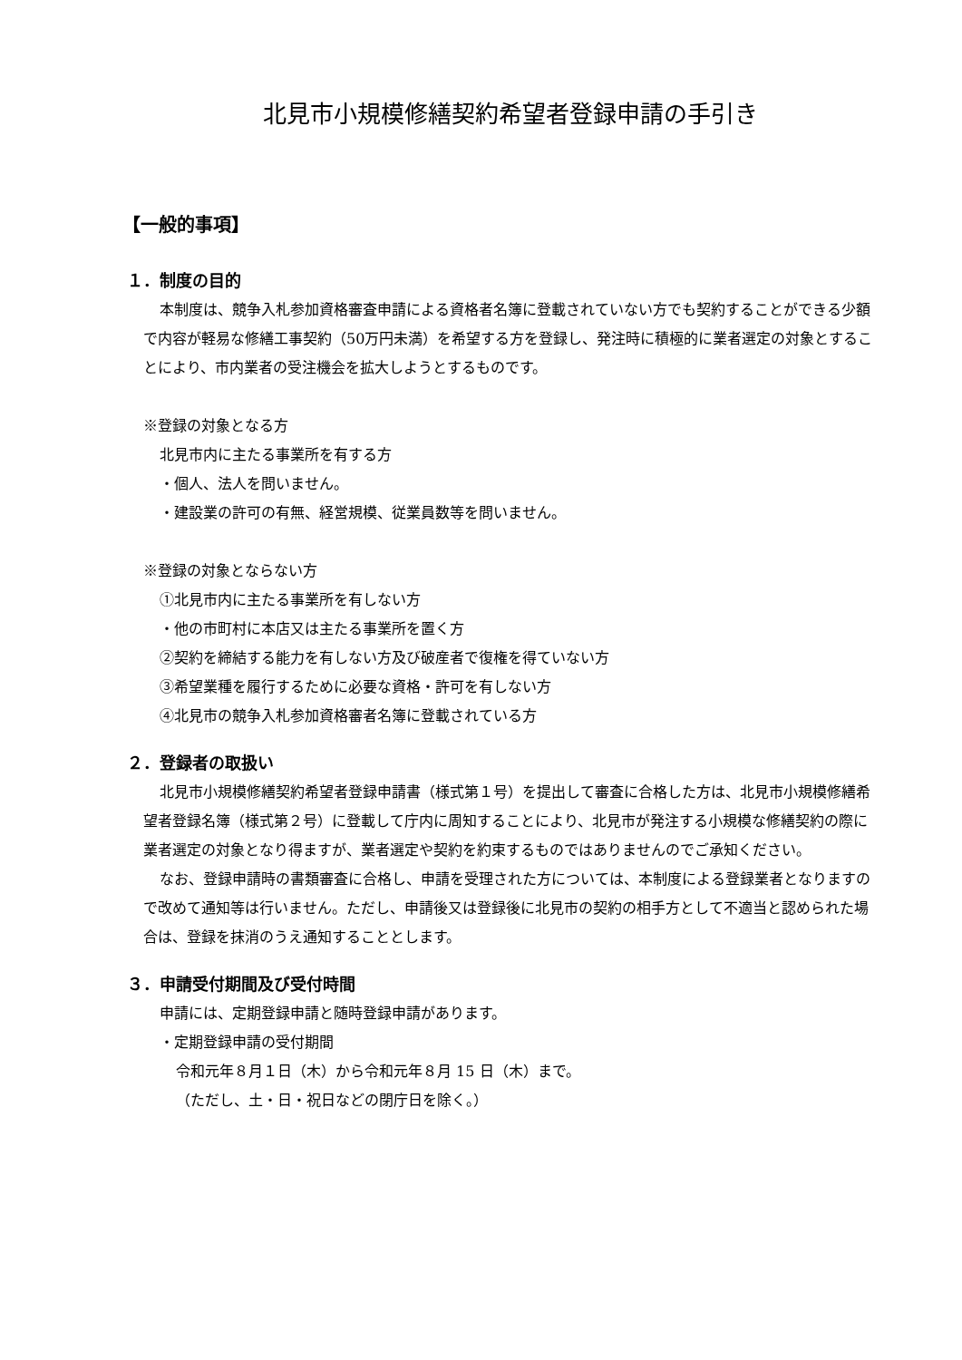北見市小規模修繕契約希望者登録申請の手引き
【一般的事項】
１．制度の目的
本制度は、競争入札参加資格審査申請による資格者名簿に登載されていない方でも契約することができる少額で内容が軽易な修繕工事契約（50万円未満）を希望する方を登録し、発注時に積極的に業者選定の対象とすることにより、市内業者の受注機会を拡大しようとするものです。
※登録の対象となる方
北見市内に主たる事業所を有する方
・個人、法人を問いません。
・建設業の許可の有無、経営規模、従業員数等を問いません。
※登録の対象とならない方
①北見市内に主たる事業所を有しない方
・他の市町村に本店又は主たる事業所を置く方
②契約を締結する能力を有しない方及び破産者で復権を得ていない方
③希望業種を履行するために必要な資格・許可を有しない方
④北見市の競争入札参加資格審者名簿に登載されている方
２．登録者の取扱い
北見市小規模修繕契約希望者登録申請書（様式第１号）を提出して審査に合格した方は、北見市小規模修繕希望者登録名簿（様式第２号）に登載して庁内に周知することにより、北見市が発注する小規模な修繕契約の際に業者選定の対象となり得ますが、業者選定や契約を約束するものではありませんのでご承知ください。
なお、登録申請時の書類審査に合格し、申請を受理された方については、本制度による登録業者となりますので改めて通知等は行いません。ただし、申請後又は登録後に北見市の契約の相手方として不適当と認められた場合は、登録を抹消のうえ通知することとします。
３．申請受付期間及び受付時間
申請には、定期登録申請と随時登録申請があります。
・定期登録申請の受付期間
令和元年８月１日（木）から令和元年８月 15 日（木）まで。
（ただし、土・日・祝日などの閉庁日を除く。）